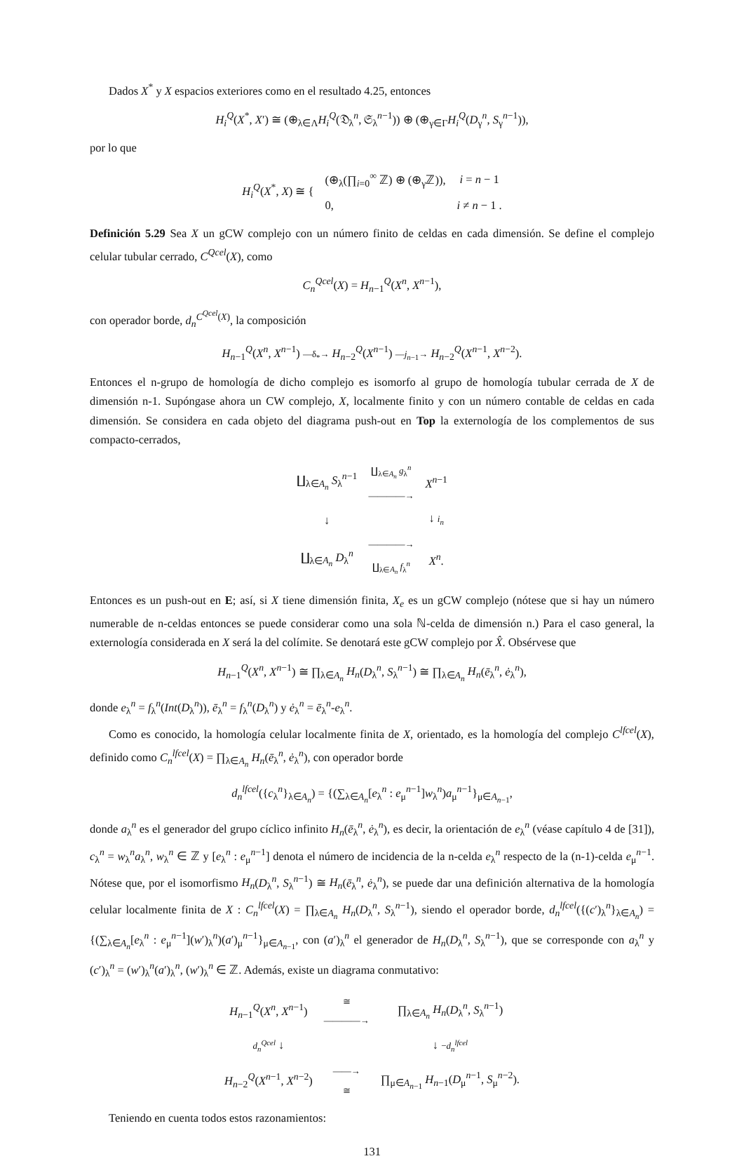Dados X<sup>*</sup> y X espacios exteriores como en el resultado 4.25, entonces
H<sub>i</sub><sup>Q</sup>(X<sup>*</sup>, X′) ≅ (⊕<sub>λ∈Λ</sub>H<sub>i</sub><sup>Q</sup>(𝔇<sub>λ</sub><sup>n</sup>, 𝔖<sub>λ</sub><sup>n−1</sup>)) ⊕ (⊕<sub>γ∈Γ</sub>H<sub>i</sub><sup>Q</sup>(D<sub>γ</sub><sup>n</sup>, S<sub>γ</sub><sup>n−1</sup>)),
por lo que
| H<sub>i</sub><sup>Q</sup>( X<sup>*</sup>, X ) ≅ { | (⊕<sub>λ</sub>(∏<sub>i=0</sub><sup>∞</sup> ℤ) ⊕ (⊕<sub>γ</sub>ℤ)), | i = n − 1 |
| | 0, | i ≠ n − 1 . |
Definición 5.29 Sea X un gCW complejo con un número finito de celdas en cada dimensión. Se define el complejo celular tubular cerrado, C<sup>Qcel</sup>(X), como
C<sub>n</sub><sup>Qcel</sup>(X) = H<sub>n−1</sub><sup>Q</sup>(X<sup>n</sup>, X<sup>n−1</sup>),
con operador borde, d<sub>n</sub><sup>C<sup>Qcel</sup>(X)</sup>, la composición
H<sub>n−1</sub><sup>Q</sup>(X<sup>n</sup>, X<sup>n−1</sup>) —δ<sub>*</sub>→ H<sub>n−2</sub><sup>Q</sup>(X<sup>n−1</sup>) —j<sub>n−1</sub>→ H<sub>n−2</sub><sup>Q</sup>(X<sup>n−1</sup>, X<sup>n−2</sup>).
Entonces el n-grupo de homología de dicho complejo es isomorfo al grupo de homología tubular cerrada de X de dimensión n-1. Supóngase ahora un CW complejo, X, localmente finito y con un número contable de celdas en cada dimensión. Se considera en cada objeto del diagrama push-out en Top la externología de los complementos de sus compacto-cerrados,
| ∐<sub>λ∈A<sub>n</sub></sub> S<sub>λ</sub><sup>n−1</sup> | ∐<sub>λ∈A<sub>n</sub></sub> g<sub>λ</sub><sup>n</sup> ————→ | X<sup>n−1</sup> |
| ↓ | | ↓ i<sub>n</sub> |
| ∐<sub>λ∈A<sub>n</sub></sub> D<sub>λ</sub><sup>n</sup> | ————→ ∐<sub>λ∈A<sub>n</sub></sub> f<sub>λ</sub><sup>n</sup> | X<sup>n</sup>. |
Entonces es un push-out en E; así, si X tiene dimensión finita, X<sub>e</sub> es un gCW complejo (nótese que si hay un número numerable de n-celdas entonces se puede considerar como una sola ℕ-celda de dimensión n.) Para el caso general, la externología considerada en X será la del colímite. Se denotará este gCW complejo por X̂. Obsérvese que
H<sub>n−1</sub><sup>Q</sup>(X<sup>n</sup>, X<sup>n−1</sup>) ≅ ∏<sub>λ∈A<sub>n</sub></sub> H<sub>n</sub>(D<sub>λ</sub><sup>n</sup>, S<sub>λ</sub><sup>n−1</sup>) ≅ ∏<sub>λ∈A<sub>n</sub></sub> H<sub>n</sub>(ē<sub>λ</sub><sup>n</sup>, ė<sub>λ</sub><sup>n</sup>),
donde e<sub>λ</sub><sup>n</sup> = f<sub>λ</sub><sup>n</sup>(Int(D<sub>λ</sub><sup>n</sup>)), ē<sub>λ</sub><sup>n</sup> = f<sub>λ</sub><sup>n</sup>(D<sub>λ</sub><sup>n</sup>) y ė<sub>λ</sub><sup>n</sup> = ē<sub>λ</sub><sup>n</sup>-e<sub>λ</sub><sup>n</sup>.
Como es conocido, la homología celular localmente finita de X, orientado, es la homología del complejo C<sup>lfcel</sup>(X), definido como C<sub>n</sub><sup>lfcel</sup>(X) = ∏<sub>λ∈A<sub>n</sub></sub> H<sub>n</sub>(ē<sub>λ</sub><sup>n</sup>, ė<sub>λ</sub><sup>n</sup>), con operador borde
d<sub>n</sub><sup>lfcel</sup>({c<sub>λ</sub><sup>n</sup>}<sub>λ∈A<sub>n</sub></sub>) = {(∑<sub>λ∈A<sub>n</sub></sub>[e<sub>λ</sub><sup>n</sup> : e<sub>μ</sub><sup>n−1</sup>]w<sub>λ</sub><sup>n</sup>)a<sub>μ</sub><sup>n−1</sup>}<sub>μ∈A<sub>n−1</sub></sub>,
donde a<sub>λ</sub><sup>n</sup> es el generador del grupo cíclico infinito H<sub>n</sub>(ē<sub>λ</sub><sup>n</sup>, ė<sub>λ</sub><sup>n</sup>), es decir, la orientación de e<sub>λ</sub><sup>n</sup> (véase capítulo 4 de [31]), c<sub>λ</sub><sup>n</sup> = w<sub>λ</sub><sup>n</sup>a<sub>λ</sub><sup>n</sup>, w<sub>λ</sub><sup>n</sup> ∈ ℤ y [e<sub>λ</sub><sup>n</sup> : e<sub>μ</sub><sup>n−1</sup>] denota el número de incidencia de la n-celda e<sub>λ</sub><sup>n</sup> respecto de la (n-1)-celda e<sub>μ</sub><sup>n−1</sup>. Nótese que, por el isomorfismo H<sub>n</sub>(D<sub>λ</sub><sup>n</sup>, S<sub>λ</sub><sup>n−1</sup>) ≅ H<sub>n</sub>(ē<sub>λ</sub><sup>n</sup>, ė<sub>λ</sub><sup>n</sup>), se puede dar una definición alternativa de la homología celular localmente finita de X : C<sub>n</sub><sup>lfcel</sup>(X) = ∏<sub>λ∈A<sub>n</sub></sub> H<sub>n</sub>(D<sub>λ</sub><sup>n</sup>, S<sub>λ</sub><sup>n−1</sup>), siendo el operador borde, d<sub>n</sub><sup>lfcel</sup>({(c′)<sub>λ</sub><sup>n</sup>}<sub>λ∈A<sub>n</sub></sub>) = {(∑<sub>λ∈A<sub>n</sub></sub>[e<sub>λ</sub><sup>n</sup> : e<sub>μ</sub><sup>n−1</sup>](w′)<sub>λ</sub><sup>n</sup>)(a′)<sub>μ</sub><sup>n−1</sup>}<sub>μ∈A<sub>n−1</sub></sub>, con (a′)<sub>λ</sub><sup>n</sup> el generador de H<sub>n</sub>(D<sub>λ</sub><sup>n</sup>, S<sub>λ</sub><sup>n−1</sup>), que se corresponde con a<sub>λ</sub><sup>n</sup> y (c′)<sub>λ</sub><sup>n</sup> = (w′)<sub>λ</sub><sup>n</sup>(a′)<sub>λ</sub><sup>n</sup>, (w′)<sub>λ</sub><sup>n</sup> ∈ ℤ. Además, existe un diagrama conmutativo:
| H<sub>n−1</sub><sup>Q</sup>( X<sup>n</sup>, X<sup>n−1</sup>) | ≅ ————→ | ∏<sub>λ∈A<sub>n</sub></sub> H<sub>n</sub> ( D<sub>λ</sub><sup>n</sup>, S<sub>λ</sub><sup>n−1</sup>) |
| d<sub>n</sub><sup>Qcel</sup> ↓ | | ↓ − d<sub>n</sub><sup>lfcel</sup> |
| H<sub>n−2</sub><sup>Q</sup>( X<sup>n−1</sup>, X<sup>n−2</sup>) | ——→ ≅ | ∏<sub>μ∈A<sub>n−1</sub></sub> H<sub>n−1</sub>( D<sub>μ</sub><sup>n−1</sup>, S<sub>μ</sub><sup>n−2</sup>). |
Teniendo en cuenta todos estos razonamientos:
131